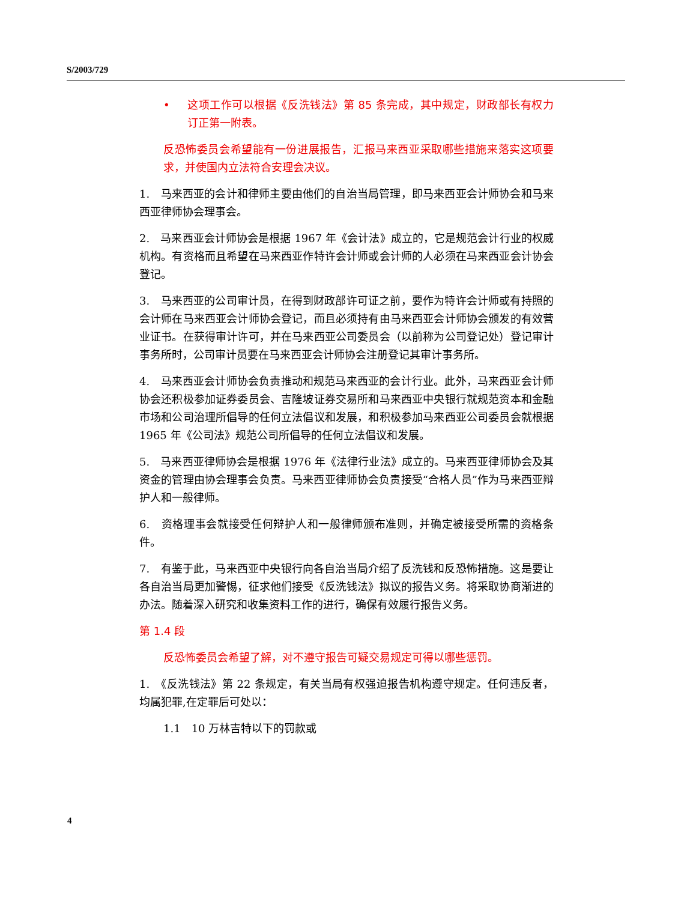S/2003/729
• 这项工作可以根据《反洗钱法》第 85 条完成，其中规定，财政部长有权力订正第一附表。
反恐怖委员会希望能有一份进展报告，汇报马来西亚采取哪些措施来落实这项要求，并使国内立法符合安理会决议。
1.　马来西亚的会计和律师主要由他们的自治当局管理，即马来西亚会计师协会和马来西亚律师协会理事会。
2.　马来西亚会计师协会是根据 1967 年《会计法》成立的，它是规范会计行业的权威机构。有资格而且希望在马来西亚作特许会计师或会计师的人必须在马来西亚会计协会登记。
3.　马来西亚的公司审计员，在得到财政部许可证之前，要作为特许会计师或有持照的会计师在马来西亚会计师协会登记，而且必须持有由马来西亚会计师协会颁发的有效营业证书。在获得审计许可，并在马来西亚公司委员会（以前称为公司登记处）登记审计事务所时，公司审计员要在马来西亚会计师协会注册登记其审计事务所。
4.　马来西亚会计师协会负责推动和规范马来西亚的会计行业。此外，马来西亚会计师协会还积极参加证券委员会、吉隆坡证券交易所和马来西亚中央银行就规范资本和金融市场和公司治理所倡导的任何立法倡议和发展，和积极参加马来西亚公司委员会就根据 1965 年《公司法》规范公司所倡导的任何立法倡议和发展。
5.　马来西亚律师协会是根据 1976 年《法律行业法》成立的。马来西亚律师协会及其资金的管理由协会理事会负责。马来西亚律师协会负责接受“合格人员”作为马来西亚辩护人和一般律师。
6.　资格理事会就接受任何辩护人和一般律师颁布准则，并确定被接受所需的资格条件。
7.　有鉴于此，马来西亚中央银行向各自治当局介绍了反洗钱和反恐怖措施。这是要让各自治当局更加警惕，征求他们接受《反洗钱法》拟议的报告义务。将采取协商渐进的办法。随着深入研究和收集资料工作的进行，确保有效履行报告义务。
第 1.4 段
反恐怖委员会希望了解，对不遵守报告可疑交易规定可得以哪些惩罚。
1.　《反洗钱法》第 22 条规定，有关当局有权强迫报告机构遵守规定。任何违反者，均属犯罪,在定罪后可处以：
1.1　10 万林吉特以下的罚款或
4